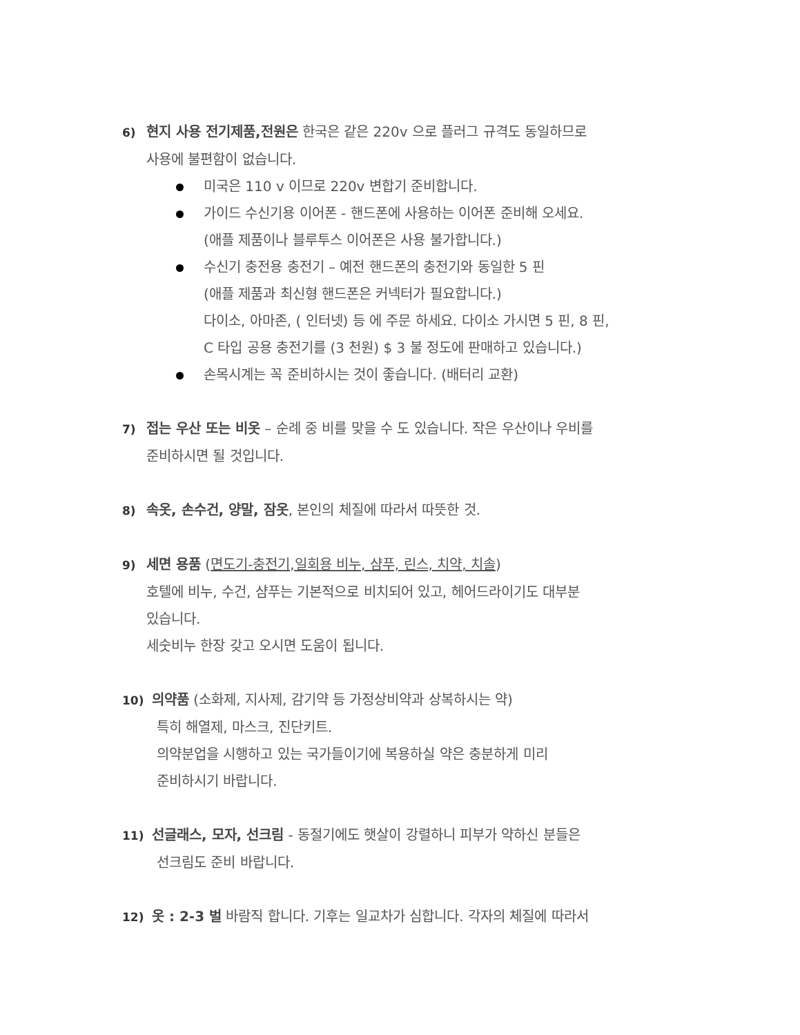6) 현지 사용 전기제품,전원은 한국은 같은 220v 으로 플러그 규격도 동일하므로
사용에 불편함이 없습니다.
미국은 110 v 이므로 220v 변합기 준비합니다.
가이드 수신기용 이어폰 - 핸드폰에 사용하는 이어폰 준비해 오세요.
(애플 제품이나 블루투스 이어폰은 사용 불가합니다.)
수신기 충전용 충전기 – 예전 핸드폰의 충전기와 동일한 5 핀
(애플 제품과 최신형 핸드폰은 커넥터가 필요합니다.)
다이소, 아마존, ( 인터넷) 등 에 주문 하세요. 다이소 가시면 5 핀, 8 핀,
C 타입 공용 충전기를 (3 천원) $ 3 불 정도에 판매하고 있습니다.)
손목시계는 꼭 준비하시는 것이 좋습니다. (배터리 교환)
7) 접는 우산 또는 비옷 – 순례 중 비를 맞을 수 도 있습니다. 작은 우산이나 우비를
준비하시면 될 것입니다.
8) 속옷, 손수건, 양말, 잠옷, 본인의 체질에 따라서 따뜻한 것.
9) 세면 용품 (면도기-충전기,일회용 비누, 샴푸, 린스, 치약, 치솔)
호텔에 비누, 수건, 샴푸는 기본적으로 비치되어 있고, 헤어드라이기도 대부분
있습니다.
세숫비누 한장 갖고 오시면 도움이 됩니다.
10) 의약품 (소화제, 지사제, 감기약 등 가정상비약과 상복하시는 약)
특히 해열제, 마스크, 진단키트.
의약분업을 시행하고 있는 국가들이기에 복용하실 약은 충분하게 미리
준비하시기 바랍니다.
11) 선글래스, 모자, 선크림 - 동절기에도 햇살이 강렬하니 피부가 약하신 분들은
선크림도 준비 바랍니다.
12) 옷 : 2-3 벌 바람직 합니다. 기후는 일교차가 심합니다. 각자의 체질에 따라서